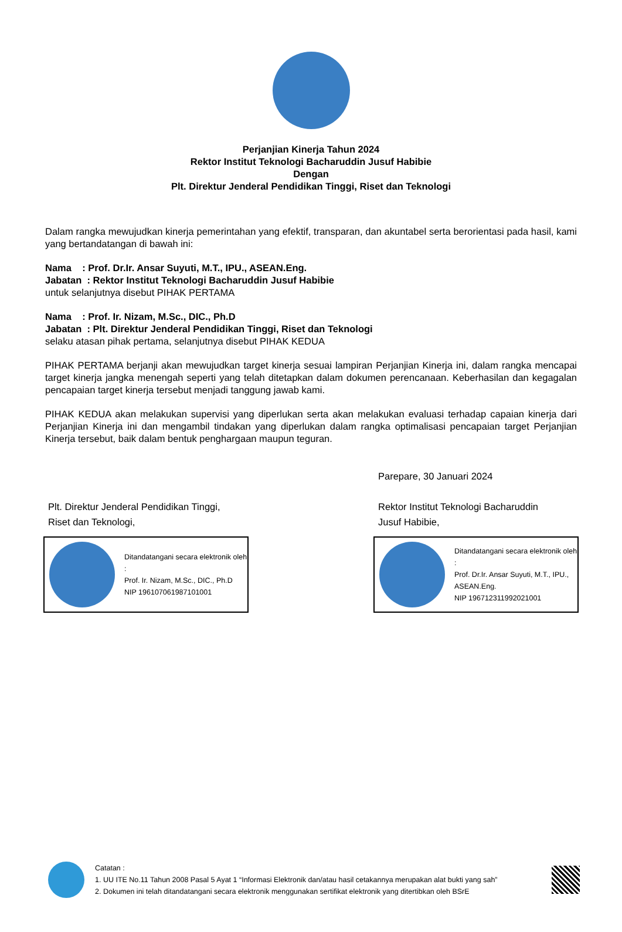Perjanjian Kinerja Tahun 2024
Rektor Institut Teknologi Bacharuddin Jusuf Habibie
Dengan
Plt. Direktur Jenderal Pendidikan Tinggi, Riset dan Teknologi
Dalam rangka mewujudkan kinerja pemerintahan yang efektif, transparan, dan akuntabel serta berorientasi pada hasil, kami yang bertandatangan di bawah ini:
Nama : Prof. Dr.Ir. Ansar Suyuti, M.T., IPU., ASEAN.Eng.
Jabatan : Rektor Institut Teknologi Bacharuddin Jusuf Habibie
untuk selanjutnya disebut PIHAK PERTAMA
Nama : Prof. Ir. Nizam, M.Sc., DIC., Ph.D
Jabatan : Plt. Direktur Jenderal Pendidikan Tinggi, Riset dan Teknologi
selaku atasan pihak pertama, selanjutnya disebut PIHAK KEDUA
PIHAK PERTAMA berjanji akan mewujudkan target kinerja sesuai lampiran Perjanjian Kinerja ini, dalam rangka mencapai target kinerja jangka menengah seperti yang telah ditetapkan dalam dokumen perencanaan. Keberhasilan dan kegagalan pencapaian target kinerja tersebut menjadi tanggung jawab kami.
PIHAK KEDUA akan melakukan supervisi yang diperlukan serta akan melakukan evaluasi terhadap capaian kinerja dari Perjanjian Kinerja ini dan mengambil tindakan yang diperlukan dalam rangka optimalisasi pencapaian target Perjanjian Kinerja tersebut, baik dalam bentuk penghargaan maupun teguran.
Plt. Direktur Jenderal Pendidikan Tinggi,
Riset dan Teknologi,
Ditandatangani secara elektronik oleh :
Prof. Ir. Nizam, M.Sc., DIC., Ph.D
NIP 196107061987101001
Parepare, 30 Januari 2024
Rektor Institut Teknologi Bacharuddin
Jusuf Habibie,
Ditandatangani secara elektronik oleh :
Prof. Dr.Ir. Ansar Suyuti, M.T., IPU., ASEAN.Eng.
NIP 196712311992021001
Catatan :
1. UU ITE No.11 Tahun 2008 Pasal 5 Ayat 1 “Informasi Elektronik dan/atau hasil cetakannya merupakan alat bukti yang sah”
2. Dokumen ini telah ditandatangani secara elektronik menggunakan sertifikat elektronik yang ditertibkan oleh BSrE